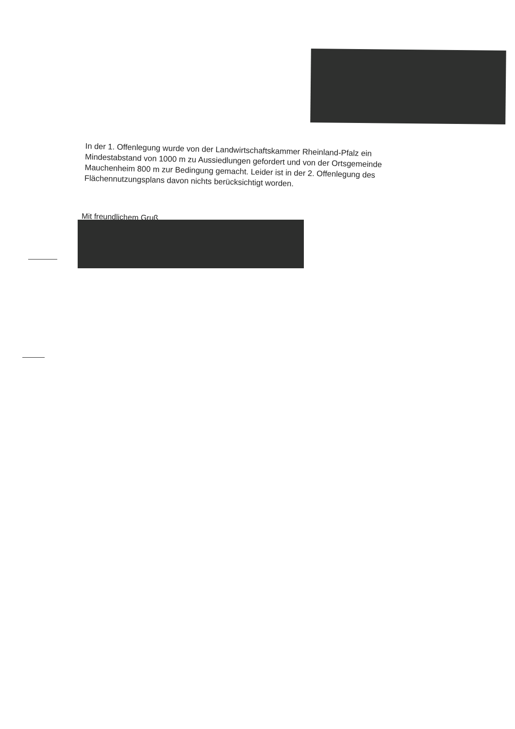In der 1. Offenlegung wurde von der Landwirtschaftskammer Rheinland-Pfalz ein Mindestabstand von 1000 m zu Aussiedlungen gefordert und von der Ortsgemeinde Mauchenheim 800 m zur Bedingung gemacht. Leider ist in der 2. Offenlegung des Flächennutzungsplans davon nichts berücksichtigt worden.
Mit freundlichem Gruß